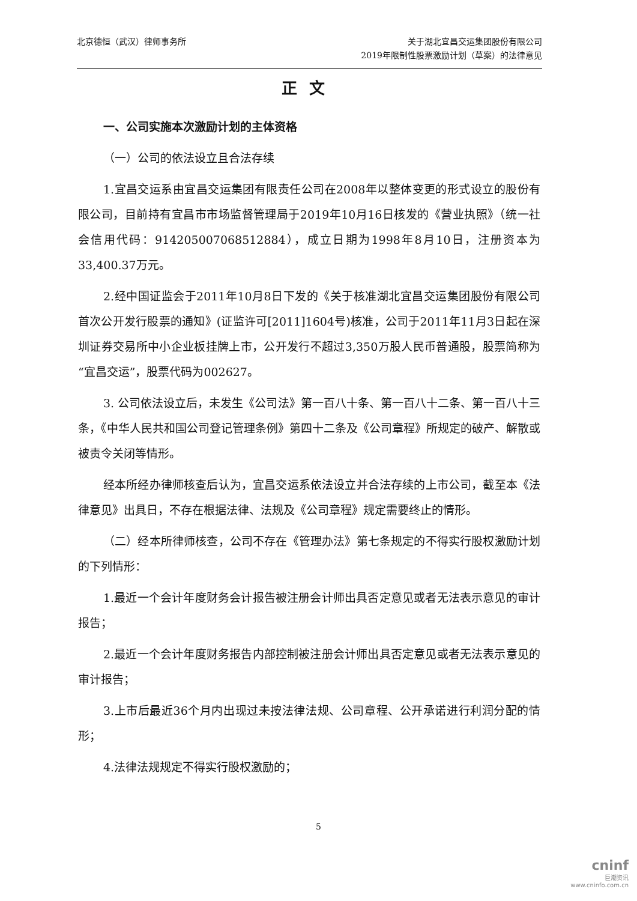北京德恒（武汉）律师事务所
关于湖北宜昌交运集团股份有限公司
2019年限制性股票激励计划（草案）的法律意见
正文
一、公司实施本次激励计划的主体资格
（一）公司的依法设立且合法存续
1.宜昌交运系由宜昌交运集团有限责任公司在2008年以整体变更的形式设立的股份有限公司，目前持有宜昌市市场监督管理局于2019年10月16日核发的《营业执照》（统一社会信用代码：914205007068512884），成立日期为1998年8月10日，注册资本为33,400.37万元。
2.经中国证监会于2011年10月8日下发的《关于核准湖北宜昌交运集团股份有限公司首次公开发行股票的通知》(证监许可[2011]1604号)核准，公司于2011年11月3日起在深圳证券交易所中小企业板挂牌上市，公开发行不超过3,350万股人民币普通股，股票简称为“宜昌交运”，股票代码为002627。
3. 公司依法设立后，未发生《公司法》第一百八十条、第一百八十二条、第一百八十三条，《中华人民共和国公司登记管理条例》第四十二条及《公司章程》所规定的破产、解散或被责令关闭等情形。
经本所经办律师核查后认为，宜昌交运系依法设立并合法存续的上市公司，截至本《法律意见》出具日，不存在根据法律、法规及《公司章程》规定需要终止的情形。
（二）经本所律师核查，公司不存在《管理办法》第七条规定的不得实行股权激励计划的下列情形：
1.最近一个会计年度财务会计报告被注册会计师出具否定意见或者无法表示意见的审计报告；
2.最近一个会计年度财务报告内部控制被注册会计师出具否定意见或者无法表示意见的审计报告；
3.上市后最近36个月内出现过未按法律法规、公司章程、公开承诺进行利润分配的情形；
4.法律法规规定不得实行股权激励的；
5
cninf
巨潮资讯
www.cninfo.com.cn